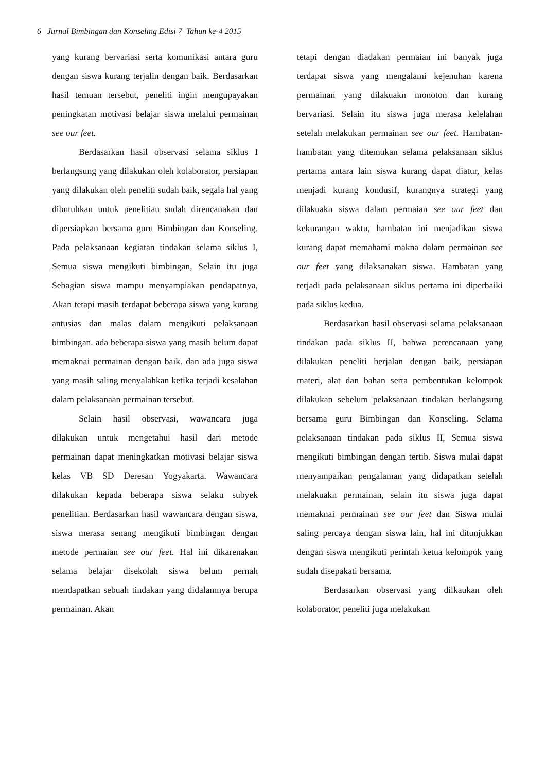6 Jurnal Bimbingan dan Konseling Edisi 7 Tahun ke-4 2015
yang kurang bervariasi serta komunikasi antara guru dengan siswa kurang terjalin dengan baik. Berdasarkan hasil temuan tersebut, peneliti ingin mengupayakan peningkatan motivasi belajar siswa melalui permainan see our feet.
Berdasarkan hasil observasi selama siklus I berlangsung yang dilakukan oleh kolaborator, persiapan yang dilakukan oleh peneliti sudah baik, segala hal yang dibutuhkan untuk penelitian sudah direncanakan dan dipersiapkan bersama guru Bimbingan dan Konseling. Pada pelaksanaan kegiatan tindakan selama siklus I, Semua siswa mengikuti bimbingan, Selain itu juga Sebagian siswa mampu menyampiakan pendapatnya, Akan tetapi masih terdapat beberapa siswa yang kurang antusias dan malas dalam mengikuti pelaksanaan bimbingan. ada beberapa siswa yang masih belum dapat memaknai permainan dengan baik. dan ada juga siswa yang masih saling menyalahkan ketika terjadi kesalahan dalam pelaksanaan permainan tersebut.
Selain hasil observasi, wawancara juga dilakukan untuk mengetahui hasil dari metode permainan dapat meningkatkan motivasi belajar siswa kelas VB SD Deresan Yogyakarta. Wawancara dilakukan kepada beberapa siswa selaku subyek penelitian. Berdasarkan hasil wawancara dengan siswa, siswa merasa senang mengikuti bimbingan dengan metode permaian see our feet. Hal ini dikarenakan selama belajar disekolah siswa belum pernah mendapatkan sebuah tindakan yang didalamnya berupa permainan. Akan
tetapi dengan diadakan permaian ini banyak juga terdapat siswa yang mengalami kejenuhan karena permainan yang dilakuakn monoton dan kurang bervariasi. Selain itu siswa juga merasa kelelahan setelah melakukan permainan see our feet. Hambatan-hambatan yang ditemukan selama pelaksanaan siklus pertama antara lain siswa kurang dapat diatur, kelas menjadi kurang kondusif, kurangnya strategi yang dilakuakn siswa dalam permaian see our feet dan kekurangan waktu, hambatan ini menjadikan siswa kurang dapat memahami makna dalam permainan see our feet yang dilaksanakan siswa. Hambatan yang terjadi pada pelaksanaan siklus pertama ini diperbaiki pada siklus kedua.
Berdasarkan hasil observasi selama pelaksanaan tindakan pada siklus II, bahwa perencanaan yang dilakukan peneliti berjalan dengan baik, persiapan materi, alat dan bahan serta pembentukan kelompok dilakukan sebelum pelaksanaan tindakan berlangsung bersama guru Bimbingan dan Konseling. Selama pelaksanaan tindakan pada siklus II, Semua siswa mengikuti bimbingan dengan tertib. Siswa mulai dapat menyampaikan pengalaman yang didapatkan setelah melakuakn permainan, selain itu siswa juga dapat memaknai permainan see our feet dan Siswa mulai saling percaya dengan siswa lain, hal ini ditunjukkan dengan siswa mengikuti perintah ketua kelompok yang sudah disepakati bersama.
Berdasarkan observasi yang dilkaukan oleh kolaborator, peneliti juga melakukan